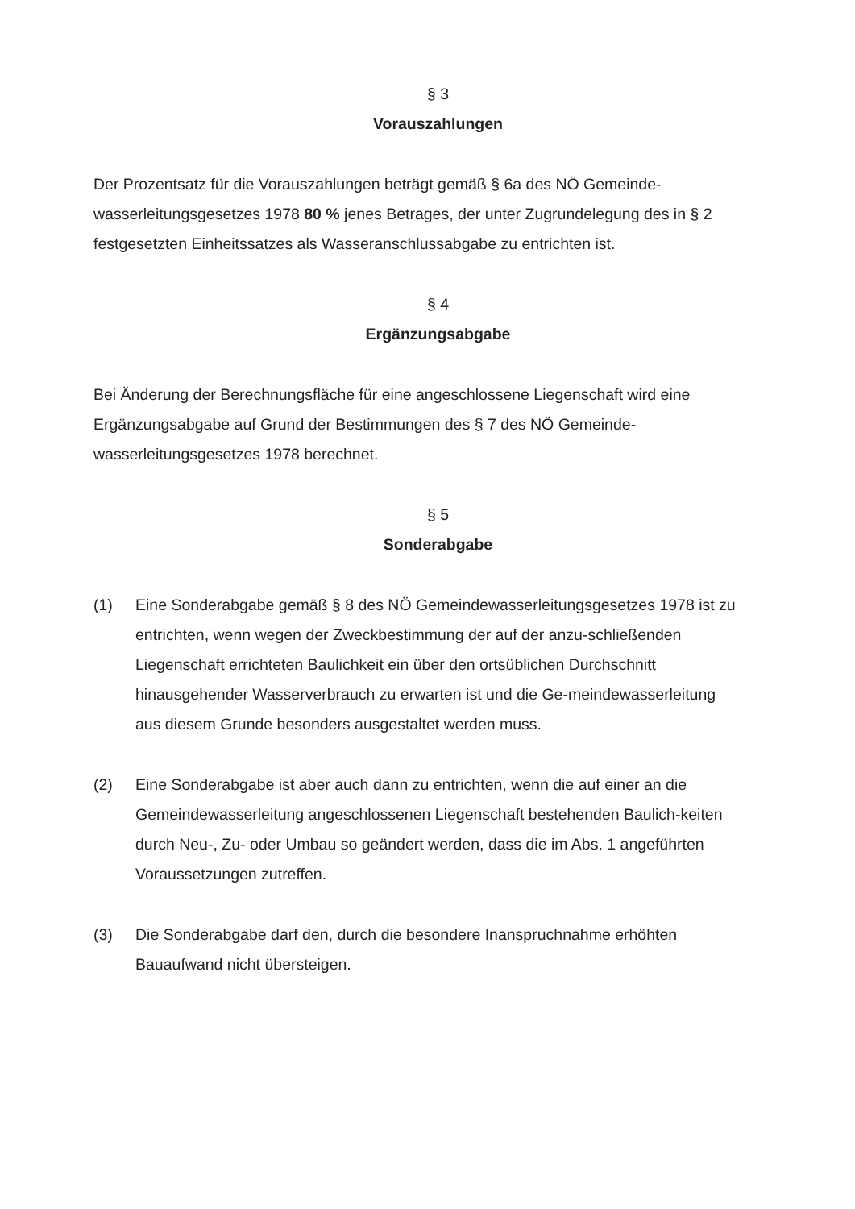§ 3
Vorauszahlungen
Der Prozentsatz für die Vorauszahlungen beträgt gemäß § 6a des NÖ Gemeinde-wasserleitungsgesetzes 1978 80 % jenes Betrages, der unter Zugrundelegung des in § 2 festgesetzten Einheitssatzes als Wasseranschlussabgabe zu entrichten ist.
§ 4
Ergänzungsabgabe
Bei Änderung der Berechnungsfläche für eine angeschlossene Liegenschaft wird eine Ergänzungsabgabe auf Grund der Bestimmungen des § 7 des NÖ Gemeinde-wasserleitungsgesetzes 1978 berechnet.
§ 5
Sonderabgabe
(1) Eine Sonderabgabe gemäß § 8 des NÖ Gemeindewasserleitungsgesetzes 1978 ist zu entrichten, wenn wegen der Zweckbestimmung der auf der anzu-schließenden Liegenschaft errichteten Baulichkeit ein über den ortsüblichen Durchschnitt hinausgehender Wasserverbrauch zu erwarten ist und die Ge-meindewasserleitung aus diesem Grunde besonders ausgestaltet werden muss.
(2) Eine Sonderabgabe ist aber auch dann zu entrichten, wenn die auf einer an die Gemeindewasserleitung angeschlossenen Liegenschaft bestehenden Baulich-keiten durch Neu-, Zu- oder Umbau so geändert werden, dass die im Abs. 1 angeführten Voraussetzungen zutreffen.
(3) Die Sonderabgabe darf den, durch die besondere Inanspruchnahme erhöhten Bauaufwand nicht übersteigen.